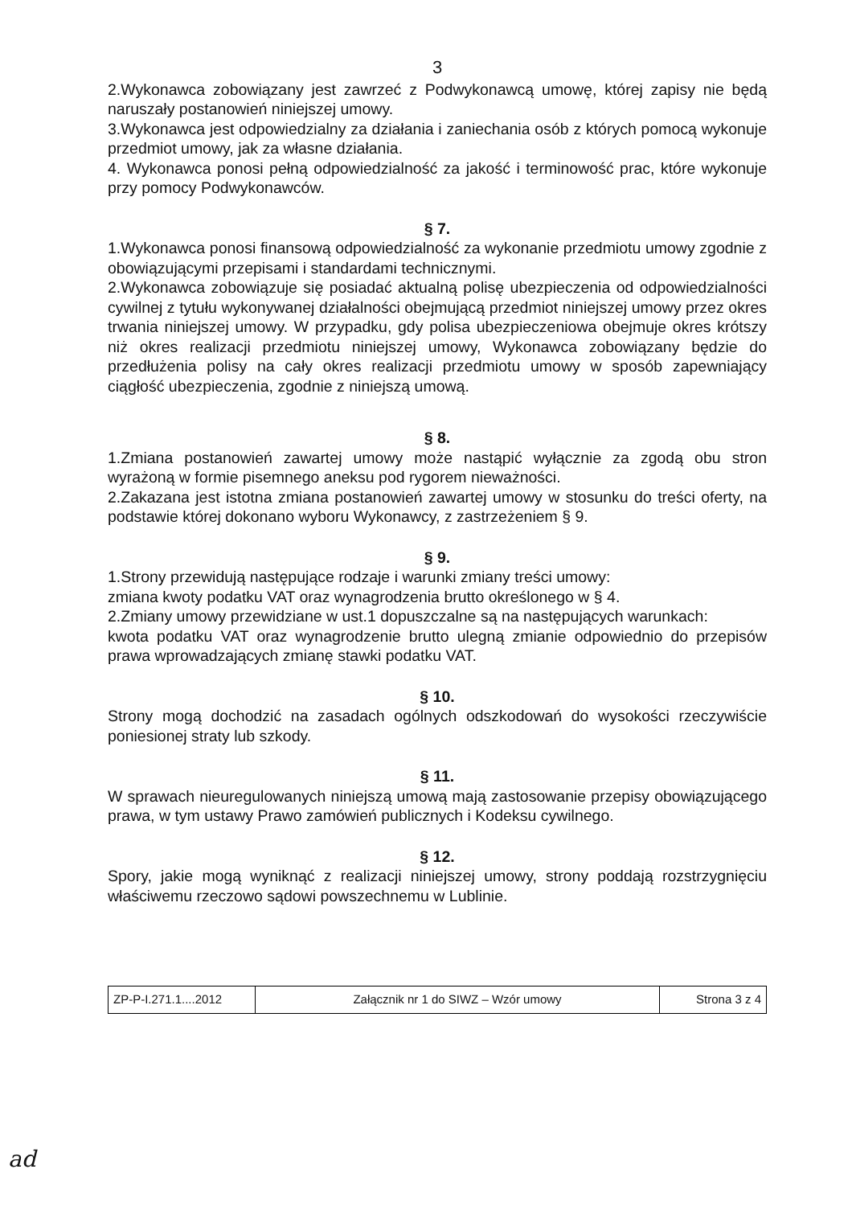3
2.Wykonawca zobowiązany jest zawrzeć z Podwykonawcą umowę, której zapisy nie będą naruszały postanowień niniejszej umowy.
3.Wykonawca jest odpowiedzialny za działania i zaniechania osób z których pomocą wykonuje przedmiot umowy, jak za własne działania.
4. Wykonawca ponosi pełną odpowiedzialność za jakość i terminowość prac, które wykonuje przy pomocy Podwykonawców.
§ 7.
1.Wykonawca ponosi finansową odpowiedzialność za wykonanie przedmiotu umowy zgodnie z obowiązującymi przepisami i standardami technicznymi.
2.Wykonawca zobowiązuje się posiadać aktualną polisę ubezpieczenia od odpowiedzialności cywilnej z tytułu wykonywanej działalności obejmującą przedmiot niniejszej umowy przez okres trwania niniejszej umowy. W przypadku, gdy polisa ubezpieczeniowa obejmuje okres krótszy niż okres realizacji przedmiotu niniejszej umowy, Wykonawca zobowiązany będzie do przedłużenia polisy na cały okres realizacji przedmiotu umowy w sposób zapewniający ciągłość ubezpieczenia, zgodnie z niniejszą umową.
§ 8.
1.Zmiana postanowień zawartej umowy może nastąpić wyłącznie za zgodą obu stron wyrażoną w formie pisemnego aneksu pod rygorem nieważności.
2.Zakazana jest istotna zmiana postanowień zawartej umowy w stosunku do treści oferty, na podstawie której dokonano wyboru Wykonawcy, z zastrzeżeniem § 9.
§ 9.
1.Strony przewidują następujące rodzaje i warunki zmiany treści umowy:
zmiana kwoty podatku VAT oraz wynagrodzenia brutto określonego w § 4.
2.Zmiany umowy przewidziane w ust.1 dopuszczalne są na następujących warunkach:
kwota podatku VAT oraz wynagrodzenie brutto ulegną zmianie odpowiednio do przepisów prawa wprowadzających zmianę stawki podatku VAT.
§ 10.
Strony mogą dochodzić na zasadach ogólnych odszkodowań do wysokości rzeczywiście poniesionej straty lub szkody.
§ 11.
W sprawach nieuregulowanych niniejszą umową mają zastosowanie przepisy obowiązującego prawa, w tym ustawy Prawo zamówień publicznych i Kodeksu cywilnego.
§ 12.
Spory, jakie mogą wyniknąć z realizacji niniejszej umowy, strony poddają rozstrzygnięciu właściwemu rzeczowo sądowi powszechnemu w Lublinie.
| ZP-P-I.271.1....2012 | Załącznik nr 1 do SIWZ – Wzór umowy | Strona 3 z 4 |
ad